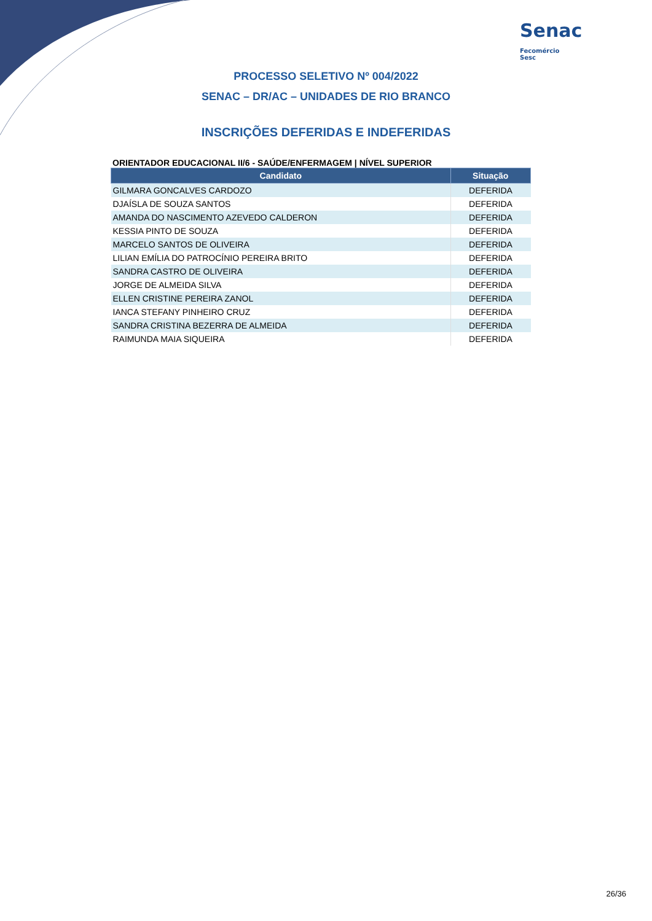Senac Fecomércio
Sesc
PROCESSO SELETIVO Nº 004/2022
SENAC – DR/AC – UNIDADES DE RIO BRANCO
INSCRIÇÕES DEFERIDAS E INDEFERIDAS
ORIENTADOR EDUCACIONAL II/6 - SAÚDE/ENFERMAGEM | NÍVEL SUPERIOR
| Candidato | Situação |
| --- | --- |
| GILMARA GONCALVES CARDOZO | DEFERIDA |
| DJAÍSLA DE SOUZA SANTOS | DEFERIDA |
| AMANDA DO NASCIMENTO AZEVEDO CALDERON | DEFERIDA |
| KESSIA PINTO DE SOUZA | DEFERIDA |
| MARCELO SANTOS DE OLIVEIRA | DEFERIDA |
| LILIAN EMÍLIA DO PATROCÍNIO PEREIRA BRITO | DEFERIDA |
| SANDRA CASTRO DE OLIVEIRA | DEFERIDA |
| JORGE DE ALMEIDA SILVA | DEFERIDA |
| ELLEN CRISTINE PEREIRA ZANOL | DEFERIDA |
| IANCA STEFANY PINHEIRO CRUZ | DEFERIDA |
| SANDRA CRISTINA BEZERRA DE ALMEIDA | DEFERIDA |
| RAIMUNDA MAIA SIQUEIRA | DEFERIDA |
26/36